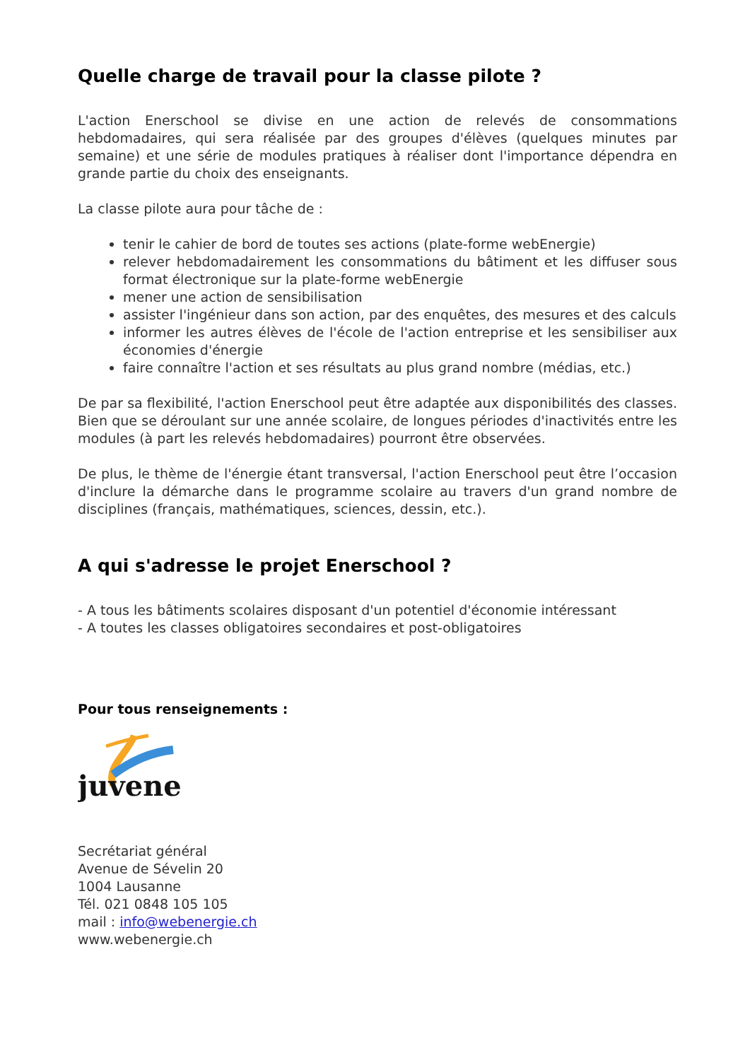Quelle charge de travail pour la classe pilote ?
L'action Enerschool se divise en une action de relevés de consommations hebdomadaires, qui sera réalisée par des groupes d'élèves (quelques minutes par semaine) et une série de modules pratiques à réaliser dont l'importance dépendra en grande partie du choix des enseignants.
La classe pilote aura pour tâche de :
tenir le cahier de bord de toutes ses actions (plate-forme webEnergie)
relever hebdomadairement les consommations du bâtiment et les diffuser sous format électronique sur la plate-forme webEnergie
mener une action de sensibilisation
assister l'ingénieur dans son action, par des enquêtes, des mesures et des calculs
informer les autres élèves de l'école de l'action entreprise et les sensibiliser aux économies d'énergie
faire connaître l'action et ses résultats au plus grand nombre (médias, etc.)
De par sa flexibilité, l'action Enerschool peut être adaptée aux disponibilités des classes. Bien que se déroulant sur une année scolaire, de longues périodes d'inactivités entre les modules (à part les relevés hebdomadaires) pourront être observées.
De plus, le thème de l'énergie étant transversal, l'action Enerschool peut être l’occasion d'inclure la démarche dans le programme scolaire au travers d'un grand nombre de disciplines (français, mathématiques, sciences, dessin, etc.).
A qui s'adresse le projet Enerschool ?
- A tous les bâtiments scolaires disposant d'un potentiel d'économie intéressant
- A toutes les classes obligatoires secondaires et post-obligatoires
Pour tous renseignements :
juvene
Secrétariat général
Avenue de Sévelin 20
1004 Lausanne
Tél. 021 0848 105 105
mail : info@webenergie.ch
www.webenergie.ch